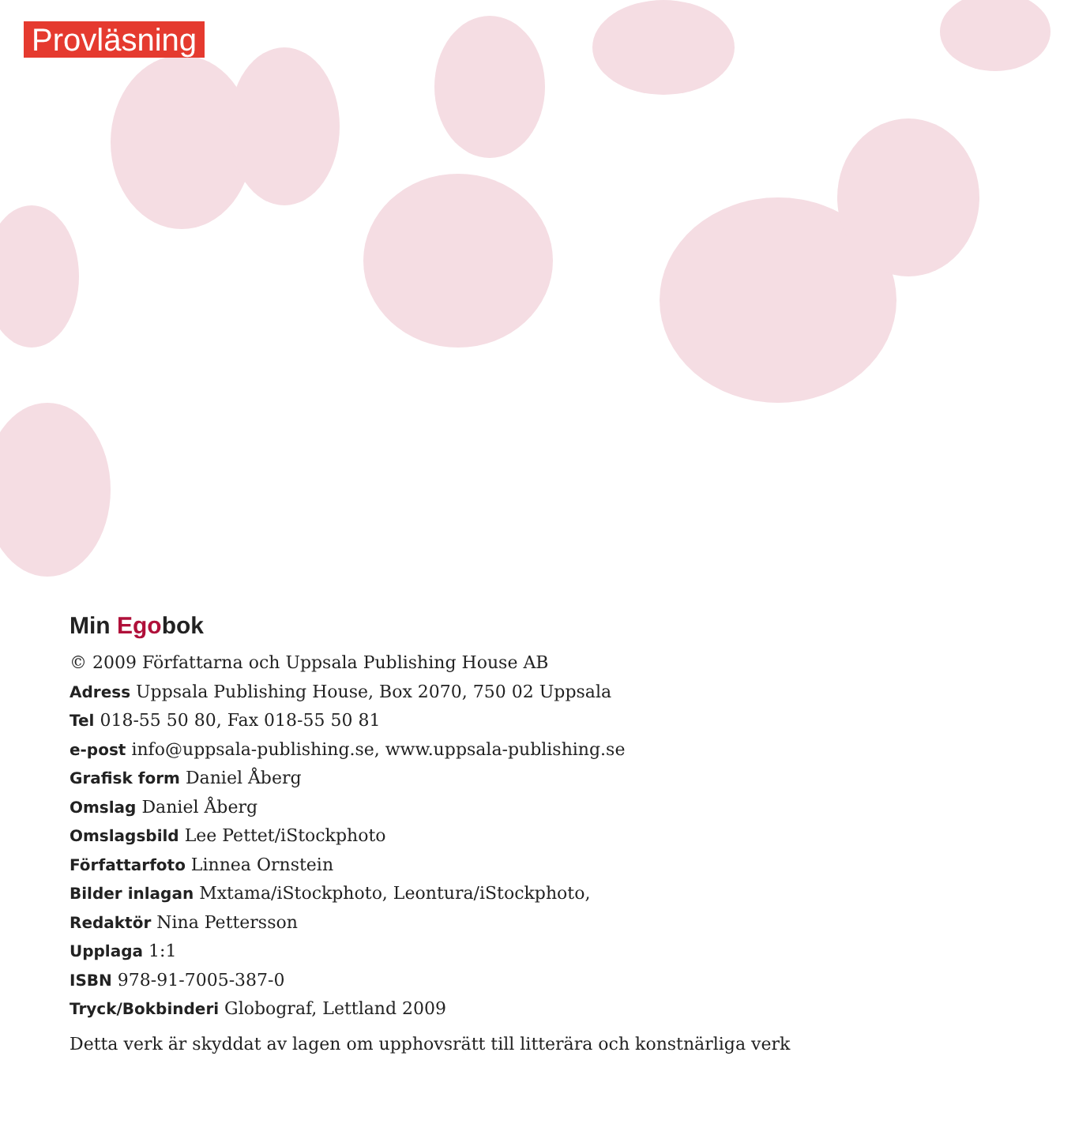Provläsning
Min Egobok
© 2009 Författarna och Uppsala Publishing House AB
Adress Uppsala Publishing House, Box 2070, 750 02 Uppsala
Tel 018-55 50 80, Fax 018-55 50 81
e-post info@uppsala-publishing.se, www.uppsala-publishing.se
Grafisk form Daniel Åberg
Omslag Daniel Åberg
Omslagsbild Lee Pettet/iStockphoto
Författarfoto Linnea Ornstein
Bilder inlagan Mxtama/iStockphoto, Leontura/iStockphoto,
Redaktör Nina Pettersson
Upplaga 1:1
ISBN 978-91-7005-387-0
Tryck/Bokbinderi Globograf, Lettland 2009
Detta verk är skyddat av lagen om upphovsrätt till litterära och konstnärliga verk